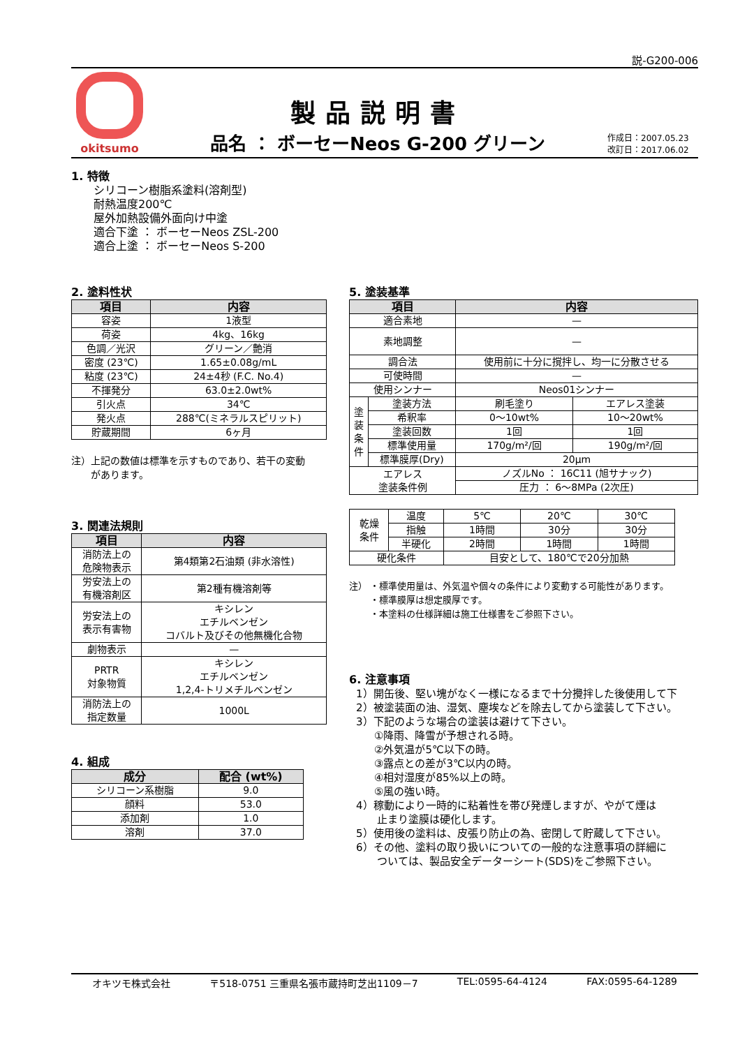説-G200-006
okitsumo
製品説明書
品名 ： ボーセーNeos G-200 グリーン
作成日：2007.05.23
改訂日：2017.06.02
1. 特徴
シリコーン樹脂系塗料(溶剤型)
耐熱温度200℃
屋外加熱設備外面向け中塗
適合下塗 ： ボーセーNeos ZSL-200
適合上塗 ： ボーセーNeos S-200
2. 塗料性状
| 項目 | 内容 |
| --- | --- |
| 容姿 | 1液型 |
| 荷姿 | 4kg、16kg |
| 色調／光沢 | グリーン／艶消 |
| 密度 (23℃) | 1.65±0.08g/mL |
| 粘度 (23℃) | 24±4秒 (F.C. No.4) |
| 不揮発分 | 63.0±2.0wt% |
| 引火点 | 34℃ |
| 発火点 | 288℃(ミネラルスピリット) |
| 貯蔵期間 | 6ヶ月 |
注）上記の数値は標準を示すものであり、若干の変動
　　があります。
3. 関連法規則
| 項目 | 内容 |
| --- | --- |
| 消防法上の 危険物表示 | 第4類第2石油類 (非水溶性) |
| 労安法上の 有機溶剤区 | 第2種有機溶剤等 |
| 労安法上の 表示有害物 | キシレン エチルベンゼン コバルト及びその他無機化合物 |
| 劇物表示 | — |
| PRTR 対象物質 | キシレン エチルベンゼン 1,2,4-トリメチルベンゼン |
| 消防法上の 指定数量 | 1000L |
4. 組成
| 成分 | 配合 (wt%) |
| --- | --- |
| シリコーン系樹脂 | 9.0 |
| 顔料 | 53.0 |
| 添加剤 | 1.0 |
| 溶剤 | 37.0 |
5. 塗装基準
| 項目 | | 内容 | |
| --- | --- | --- | --- |
| 適合素地 | | — | |
| 素地調整 | | — | |
| 調合法 | | 使用前に十分に撹拌し、均一に分散させる | |
| 可使時間 | | — | |
| 使用シンナー | | Neos01シンナー | |
| 塗 装 条 件 | 塗装方法 | 刷毛塗り | エアレス塗装 |
| | 希釈率 | 0～10wt% | 10～20wt% |
| | 塗装回数 | 1回 | 1回 |
| | 標準使用量 | 170g/m²/回 | 190g/m²/回 |
| | 標準膜厚(Dry) | 20μm | |
| エアレス 塗装条件例 | | ノズルNo ： 16C11 (旭サナック) | |
| | | 圧力 ： 6～8MPa (2次圧) | |
| 乾燥 条件 | 温度 | 5℃ | 20℃ | 30℃ |
| | 指触 | 1時間 | 30分 | 30分 |
| | 半硬化 | 2時間 | 1時間 | 1時間 |
| 硬化条件 | | 目安として、180℃で20分加熱 | | |
注） ・標準使用量は、外気温や個々の条件により変動する可能性があります。
　　 ・標準膜厚は想定膜厚です。
　　 ・本塗料の仕様詳細は施工仕様書をご参照下さい。
6. 注意事項
1）開缶後、堅い塊がなく一様になるまで十分攪拌した後使用して下
2）被塗装面の油、湿気、塵埃などを除去してから塗装して下さい。
3）下記のような場合の塗装は避けて下さい。
①降雨、降雪が予想される時。
②外気温が5℃以下の時。
③露点との差が3℃以内の時。
④相対湿度が85%以上の時。
⑤風の強い時。
4）稼動により一時的に粘着性を帯び発煙しますが、やがて煙は
　　止まり塗膜は硬化します。
5）使用後の塗料は、皮張り防止の為、密閉して貯蔵して下さい。
6）その他、塗料の取り扱いについての一般的な注意事項の詳細に
　　ついては、製品安全データーシート(SDS)をご参照下さい。
オキツモ株式会社 〒518-0751 三重県名張市蔵持町芝出1109－7 TEL:0595-64-4124 FAX:0595-64-1289